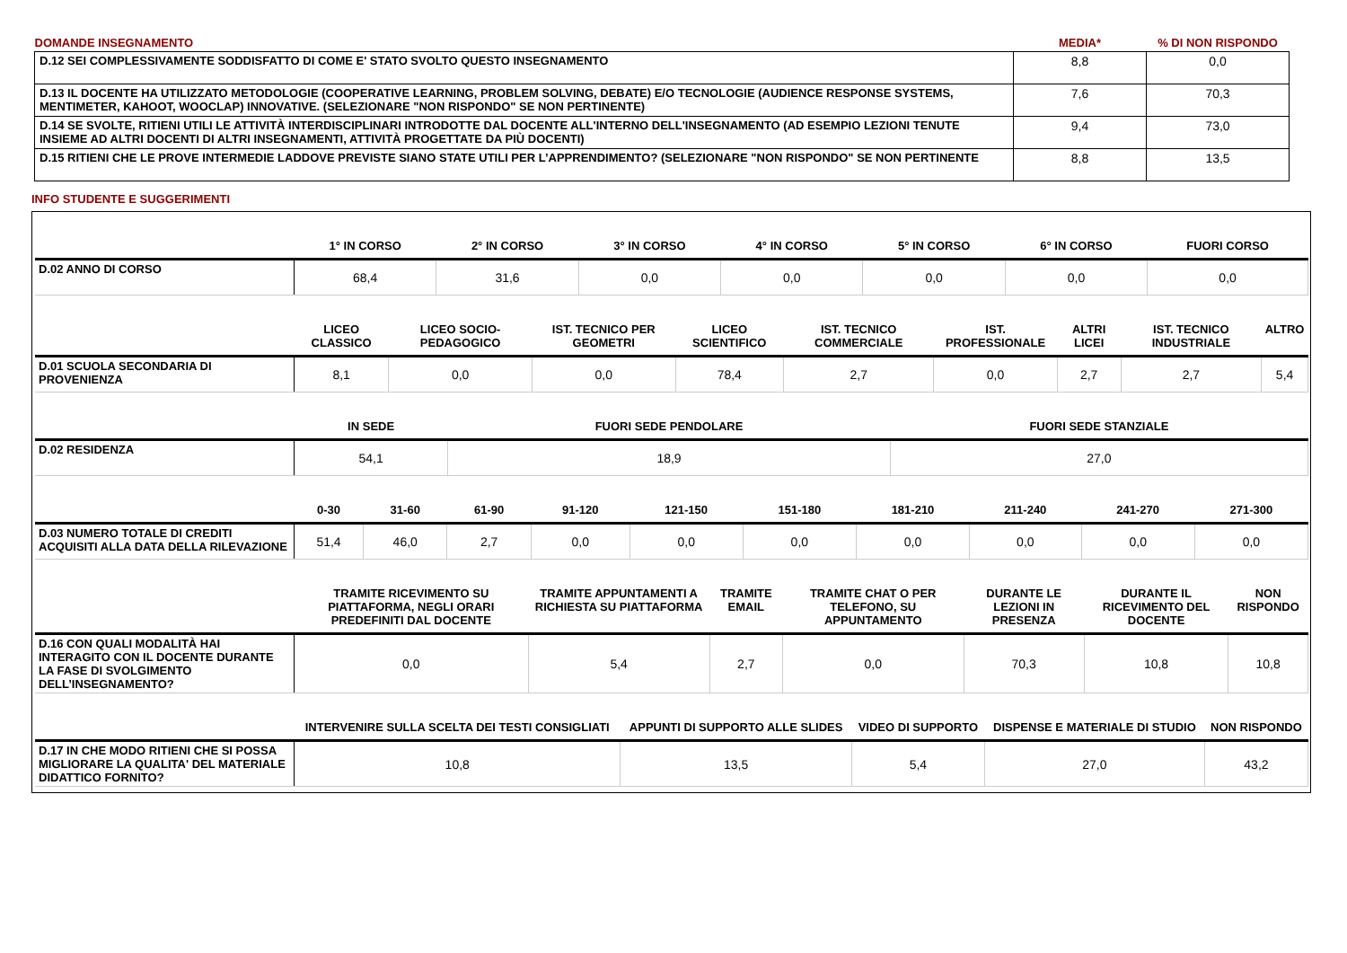| DOMANDE INSEGNAMENTO | MEDIA* | % DI NON RISPONDO |
| D.12 SEI COMPLESSIVAMENTE SODDISFATTO DI COME E' STATO SVOLTO QUESTO INSEGNAMENTO | 8,8 | 0,0 |
| D.13 IL DOCENTE HA UTILIZZATO METODOLOGIE (COOPERATIVE LEARNING, PROBLEM SOLVING, DEBATE) E/O TECNOLOGIE (AUDIENCE RESPONSE SYSTEMS, MENTIMETER, KAHOOT, WOOCLAP) INNOVATIVE. (SELEZIONARE "NON RISPONDO" SE NON PERTINENTE) | 7,6 | 70,3 |
| D.14 SE SVOLTE, RITIENI UTILI LE ATTIVITÀ INTERDISCIPLINARI INTRODOTTE DAL DOCENTE ALL'INTERNO DELL'INSEGNAMENTO (AD ESEMPIO LEZIONI TENUTE INSIEME AD ALTRI DOCENTI DI ALTRI INSEGNAMENTI, ATTIVITÀ PROGETTATE DA PIÙ DOCENTI) | 9,4 | 73,0 |
| D.15 RITIENI CHE LE PROVE INTERMEDIE LADDOVE PREVISTE SIANO STATE UTILI PER L’APPRENDIMENTO? (SELEZIONARE "NON RISPONDO" SE NON PERTINENTE | 8,8 | 13,5 |
INFO STUDENTE E SUGGERIMENTI
| | 1° IN CORSO | 2° IN CORSO | 3° IN CORSO | 4° IN CORSO | 5° IN CORSO | 6° IN CORSO | FUORI CORSO |
| --- | --- | --- | --- | --- | --- | --- | --- |
| D.02 ANNO DI CORSO | 68,4 | 31,6 | 0,0 | 0,0 | 0,0 | 0,0 | 0,0 |
| | LICEO CLASSICO | LICEO SOCIO-PEDAGOGICO | IST. TECNICO PER GEOMETRI | LICEO SCIENTIFICO | IST. TECNICO COMMERCIALE | IST. PROFESSIONALE | ALTRI LICEI | IST. TECNICO INDUSTRIALE | ALTRO |
| --- | --- | --- | --- | --- | --- | --- | --- | --- | --- |
| D.01 SCUOLA SECONDARIA DI PROVENIENZA | 8,1 | 0,0 | 0,0 | 78,4 | 2,7 | 0,0 | 2,7 | 2,7 | 5,4 |
| | IN SEDE | FUORI SEDE PENDOLARE | FUORI SEDE STANZIALE |
| --- | --- | --- | --- |
| D.02 RESIDENZA | 54,1 | 18,9 | 27,0 |
| | 0-30 | 31-60 | 61-90 | 91-120 | 121-150 | 151-180 | 181-210 | 211-240 | 241-270 | 271-300 |
| --- | --- | --- | --- | --- | --- | --- | --- | --- | --- | --- |
| D.03 NUMERO TOTALE DI CREDITI ACQUISITI ALLA DATA DELLA RILEVAZIONE | 51,4 | 46,0 | 2,7 | 0,0 | 0,0 | 0,0 | 0,0 | 0,0 | 0,0 | 0,0 |
| | TRAMITE RICEVIMENTO SU PIATTAFORMA, NEGLI ORARI PREDEFINITI DAL DOCENTE | TRAMITE APPUNTAMENTI A RICHIESTA SU PIATTAFORMA | TRAMITE EMAIL | TRAMITE CHAT O PER TELEFONO, SU APPUNTAMENTO | DURANTE LE LEZIONI IN PRESENZA | DURANTE IL RICEVIMENTO DEL DOCENTE | NON RISPONDO |
| --- | --- | --- | --- | --- | --- | --- | --- |
| D.16 CON QUALI MODALITÀ HAI INTERAGITO CON IL DOCENTE DURANTE LA FASE DI SVOLGIMENTO DELL’INSEGNAMENTO? | 0,0 | 5,4 | 2,7 | 0,0 | 70,3 | 10,8 | 10,8 |
| | INTERVENIRE SULLA SCELTA DEI TESTI CONSIGLIATI | APPUNTI DI SUPPORTO ALLE SLIDES | VIDEO DI SUPPORTO | DISPENSE E MATERIALE DI STUDIO | NON RISPONDO |
| --- | --- | --- | --- | --- | --- |
| D.17 IN CHE MODO RITIENI CHE SI POSSA MIGLIORARE LA QUALITA' DEL MATERIALE DIDATTICO FORNITO? | 10,8 | 13,5 | 5,4 | 27,0 | 43,2 |